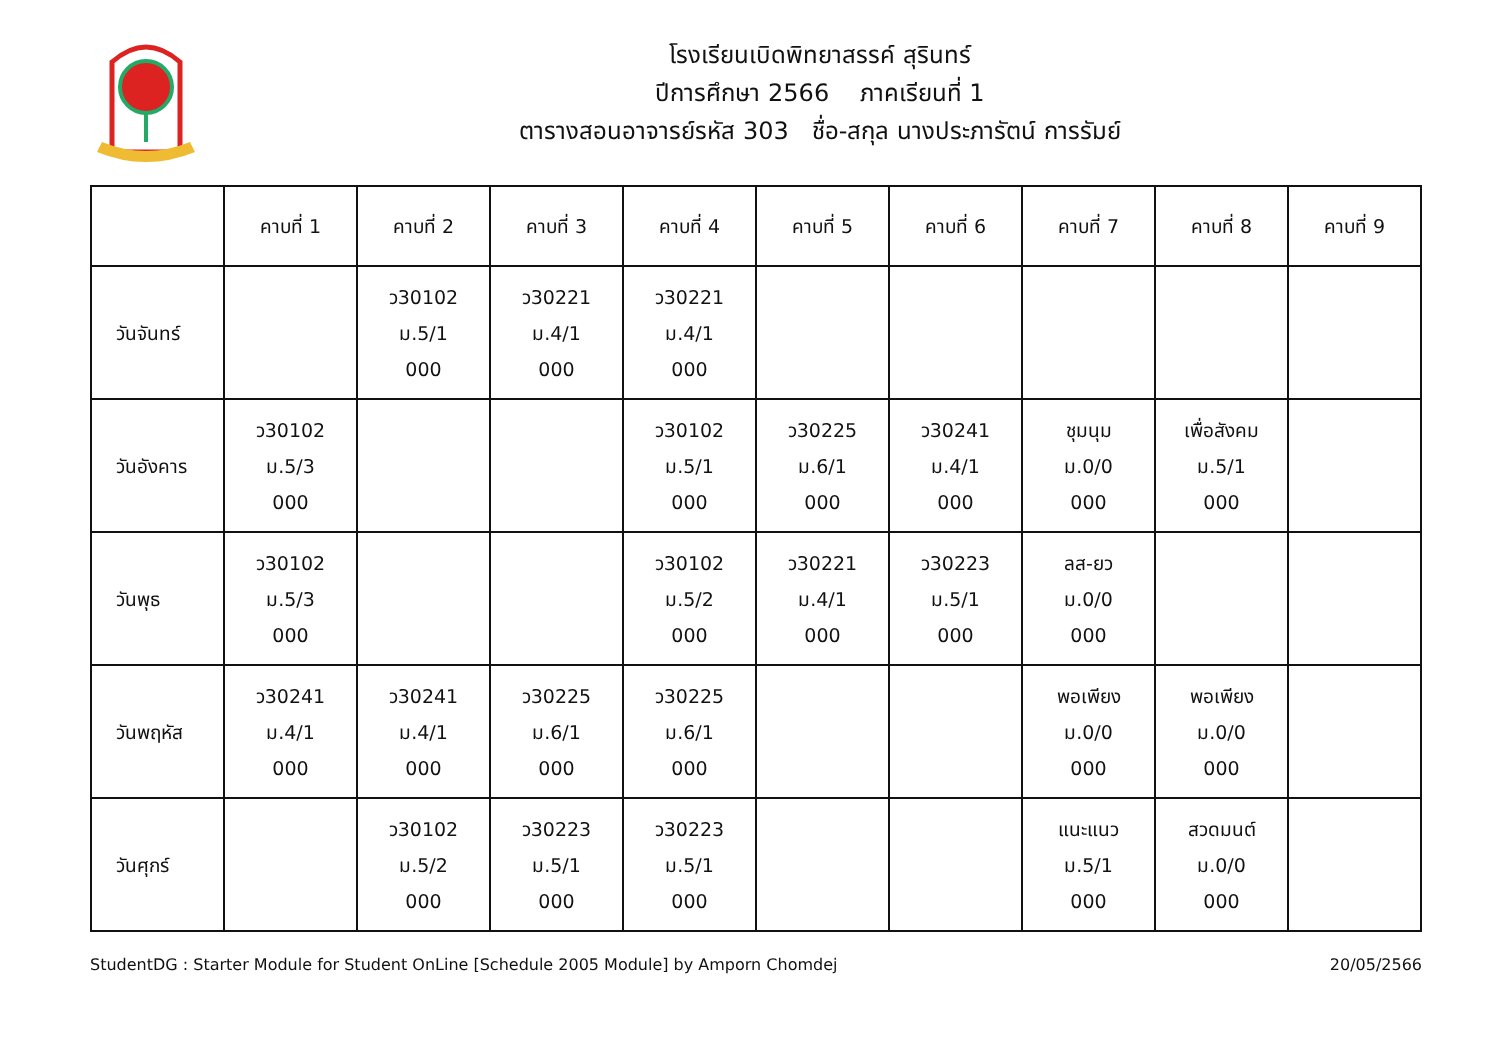โรงเรียนเบิดพิทยาสรรค์ สุรินทร์
ปีการศึกษา 2566 ภาคเรียนที่ 1
ตารางสอนอาจารย์รหัส 303 ชื่อ-สกุล นางประภารัตน์ การรัมย์
| | คาบที่ 1 | คาบที่ 2 | คาบที่ 3 | คาบที่ 4 | คาบที่ 5 | คาบที่ 6 | คาบที่ 7 | คาบที่ 8 | คาบที่ 9 |
| --- | --- | --- | --- | --- | --- | --- | --- | --- | --- |
| วันจันทร์ | | ว30102 ม.5/1 000 | ว30221 ม.4/1 000 | ว30221 ม.4/1 000 | | | | | |
| วันอังคาร | ว30102 ม.5/3 000 | | | ว30102 ม.5/1 000 | ว30225 ม.6/1 000 | ว30241 ม.4/1 000 | ชุมนุม ม.0/0 000 | เพื่อสังคม ม.5/1 000 | |
| วันพุธ | ว30102 ม.5/3 000 | | | ว30102 ม.5/2 000 | ว30221 ม.4/1 000 | ว30223 ม.5/1 000 | ลส-ยว ม.0/0 000 | | |
| วันพฤหัส | ว30241 ม.4/1 000 | ว30241 ม.4/1 000 | ว30225 ม.6/1 000 | ว30225 ม.6/1 000 | | | พอเพียง ม.0/0 000 | พอเพียง ม.0/0 000 | |
| วันศุกร์ | | ว30102 ม.5/2 000 | ว30223 ม.5/1 000 | ว30223 ม.5/1 000 | | | แนะแนว ม.5/1 000 | สวดมนต์ ม.0/0 000 | |
StudentDG : Starter Module for Student OnLine [Schedule 2005 Module] by Amporn Chomdej 20/05/2566